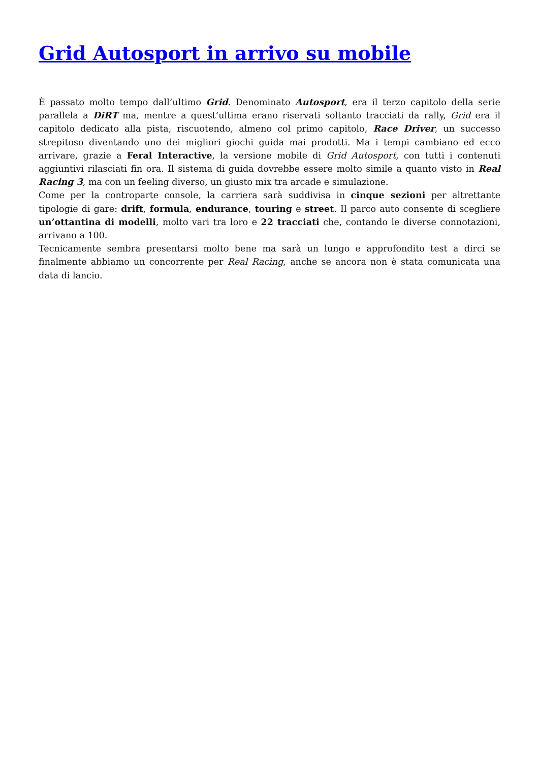Grid Autosport in arrivo su mobile
È passato molto tempo dall’ultimo Grid. Denominato Autosport, era il terzo capitolo della serie parallela a DiRT ma, mentre a quest’ultima erano riservati soltanto tracciati da rally, Grid era il capitolo dedicato alla pista, riscuotendo, almeno col primo capitolo, Race Driver, un successo strepitoso diventando uno dei migliori giochi guida mai prodotti. Ma i tempi cambiano ed ecco arrivare, grazie a Feral Interactive, la versione mobile di Grid Autosport, con tutti i contenuti aggiuntivi rilasciati fin ora. Il sistema di guida dovrebbe essere molto simile a quanto visto in Real Racing 3, ma con un feeling diverso, un giusto mix tra arcade e simulazione.
Come per la controparte console, la carriera sarà suddivisa in cinque sezioni per altrettante tipologie di gare: drift, formula, endurance, touring e street. Il parco auto consente di scegliere un’ottantina di modelli, molto vari tra loro e 22 tracciati che, contando le diverse connotazioni, arrivano a 100.
Tecnicamente sembra presentarsi molto bene ma sarà un lungo e approfondito test a dirci se finalmente abbiamo un concorrente per Real Racing, anche se ancora non è stata comunicata una data di lancio.